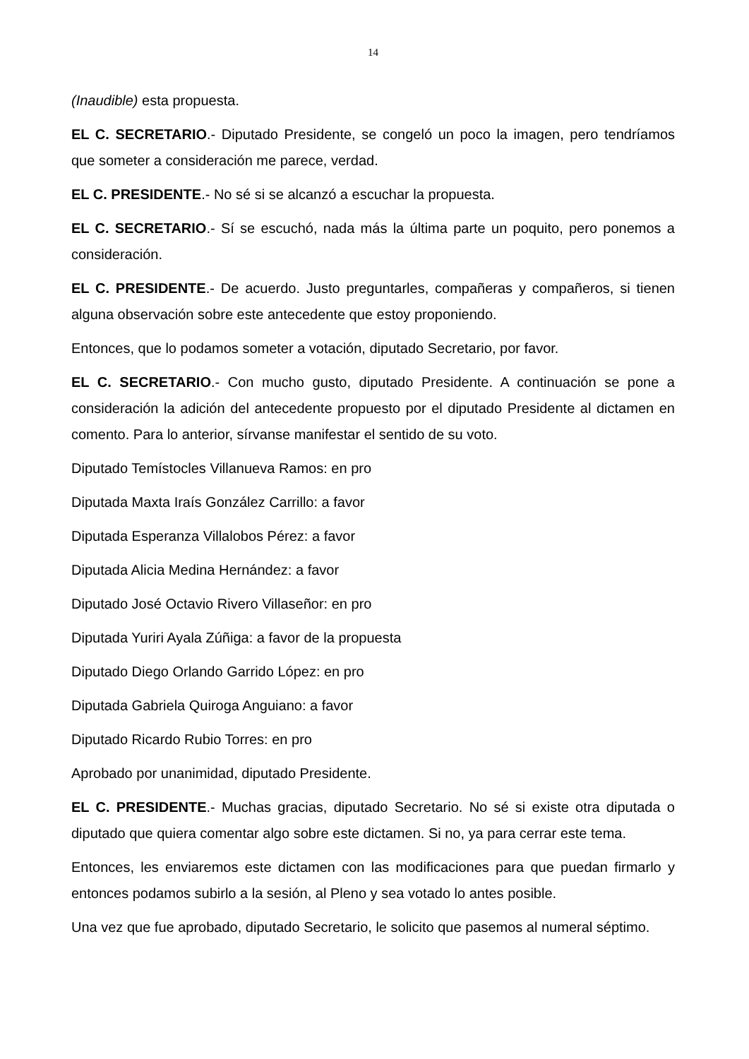14
(Inaudible) esta propuesta.
EL C. SECRETARIO.- Diputado Presidente, se congeló un poco la imagen, pero tendríamos que someter a consideración me parece, verdad.
EL C. PRESIDENTE.- No sé si se alcanzó a escuchar la propuesta.
EL C. SECRETARIO.- Sí se escuchó, nada más la última parte un poquito, pero ponemos a consideración.
EL C. PRESIDENTE.- De acuerdo. Justo preguntarles, compañeras y compañeros, si tienen alguna observación sobre este antecedente que estoy proponiendo.
Entonces, que lo podamos someter a votación, diputado Secretario, por favor.
EL C. SECRETARIO.- Con mucho gusto, diputado Presidente. A continuación se pone a consideración la adición del antecedente propuesto por el diputado Presidente al dictamen en comento. Para lo anterior, sírvanse manifestar el sentido de su voto.
Diputado Temístocles Villanueva Ramos: en pro
Diputada Maxta Iraís González Carrillo: a favor
Diputada Esperanza Villalobos Pérez: a favor
Diputada Alicia Medina Hernández: a favor
Diputado José Octavio Rivero Villaseñor: en pro
Diputada Yuriri Ayala Zúñiga: a favor de la propuesta
Diputado Diego Orlando Garrido López: en pro
Diputada Gabriela Quiroga Anguiano: a favor
Diputado Ricardo Rubio Torres: en pro
Aprobado por unanimidad, diputado Presidente.
EL C. PRESIDENTE.- Muchas gracias, diputado Secretario. No sé si existe otra diputada o diputado que quiera comentar algo sobre este dictamen. Si no, ya para cerrar este tema.
Entonces, les enviaremos este dictamen con las modificaciones para que puedan firmarlo y entonces podamos subirlo a la sesión, al Pleno y sea votado lo antes posible.
Una vez que fue aprobado, diputado Secretario, le solicito que pasemos al numeral séptimo.